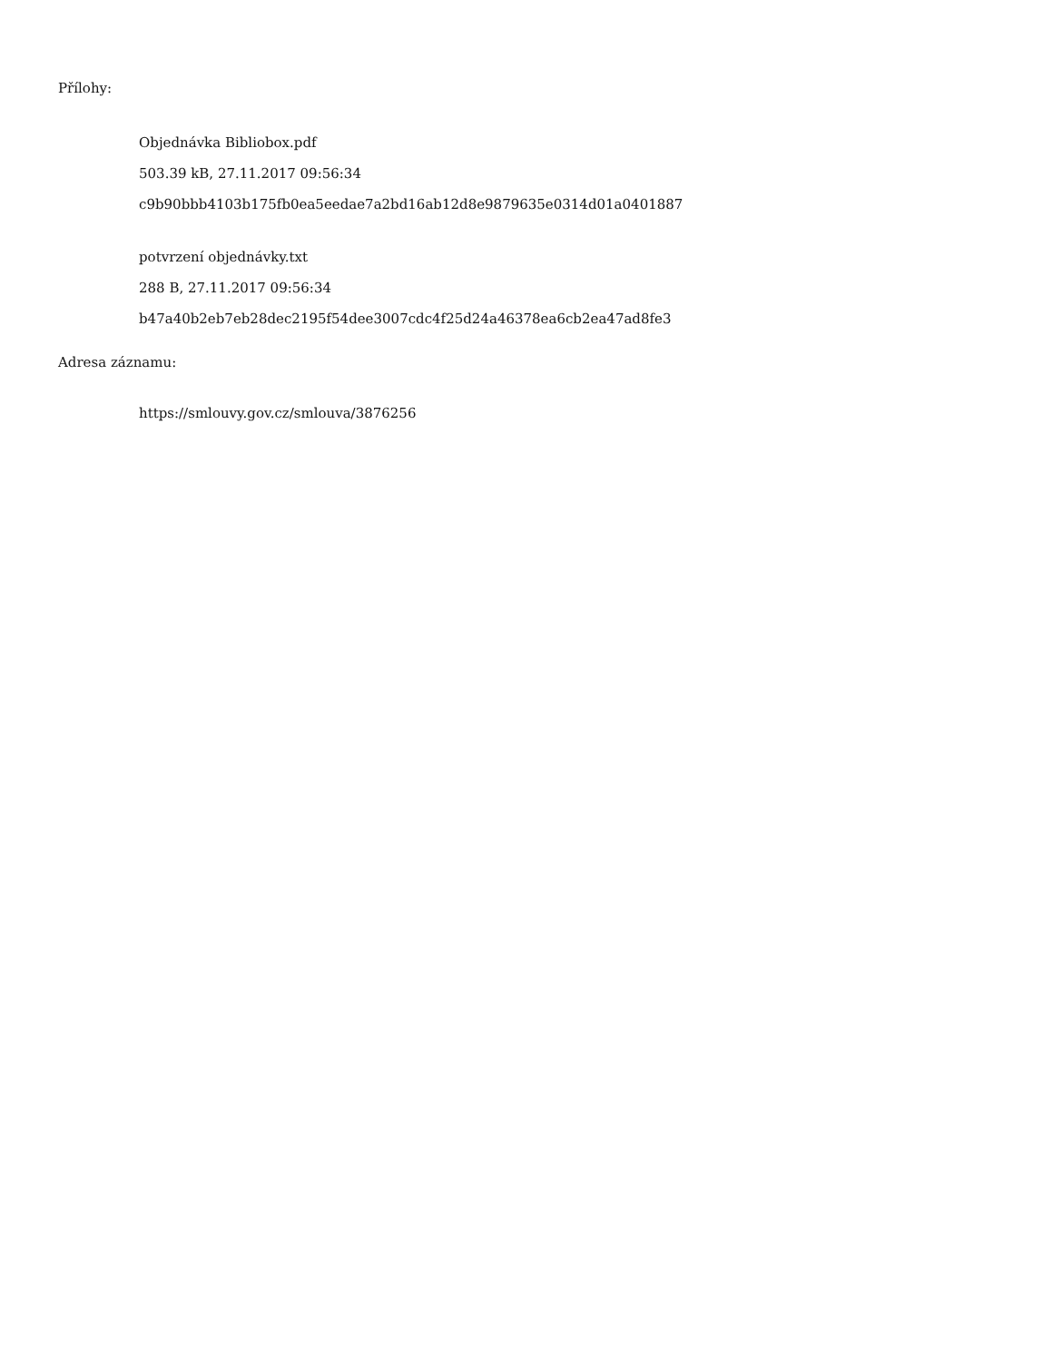Přílohy:
Objednávka Bibliobox.pdf
503.39 kB, 27.11.2017 09:56:34
c9b90bbb4103b175fb0ea5eedae7a2bd16ab12d8e9879635e0314d01a0401887
potvrzení objednávky.txt
288 B, 27.11.2017 09:56:34
b47a40b2eb7eb28dec2195f54dee3007cdc4f25d24a46378ea6cb2ea47ad8fe3
Adresa záznamu:
https://smlouvy.gov.cz/smlouva/3876256